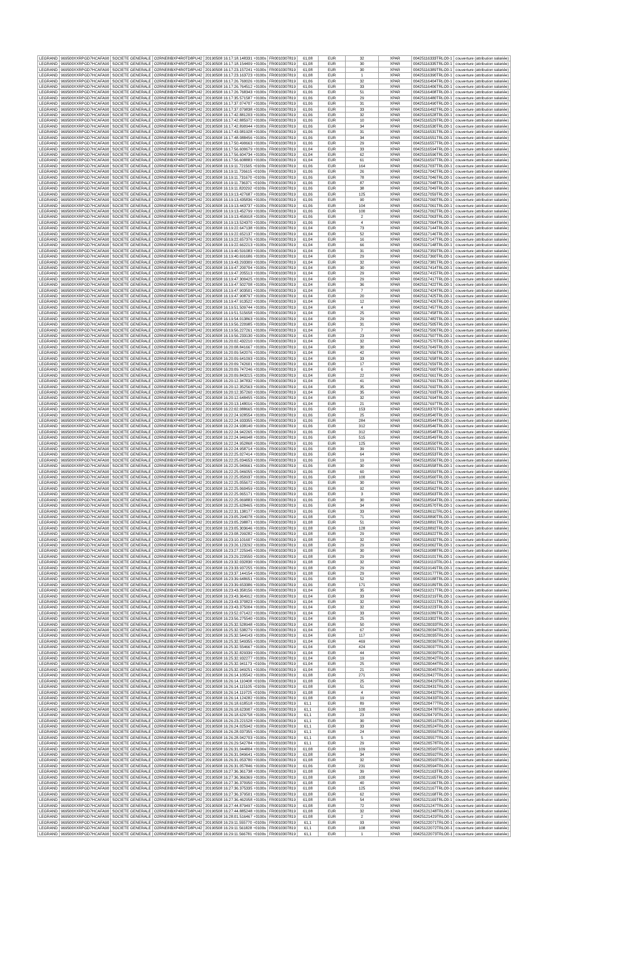| LEGRAND | 969500XXRPGD7HCAFA90 | SOCIETE GENERALE | O2RNE8IBXP4R0TD8PU42 | 20190508 16:17:18.148331 +0100s | FR0010307819 | 61,08 | EUR | 32 | XPAR | 00425116333TRLO0-1 | couverture (attribution salariée) |
| LEGRAND | 969500XXRPGD7HCAFA90 | SOCIETE GENERALE | O2RNE8IBXP4R0TD8PU42 | 20190508 16:17:18.154409 +0100s | FR0010307819 | 61,08 | EUR | 30 | XPAR | 00425116335TRLO0-1 | couverture (attribution salariée) |
| LEGRAND | 969500XXRPGD7HCAFA90 | SOCIETE GENERALE | O2RNE8IBXP4R0TD8PU42 | 20190508 16:17:23.157241 +0100s | FR0010307819 | 61,08 | EUR | 30 | XPAR | 00425116389TRLO0-1 | couverture (attribution salariée) |
| LEGRAND | 969500XXRPGD7HCAFA90 | SOCIETE GENERALE | O2RNE8IBXP4R0TD8PU42 | 20190508 16:17:23.163723 +0100s | FR0010307819 | 61,08 | EUR | 1 | XPAR | 00425116390TRLO0-1 | couverture (attribution salariée) |
| LEGRAND | 969500XXRPGD7HCAFA90 | SOCIETE GENERALE | O2RNE8IBXP4R0TD8PU42 | 20190508 16:17:26.760026 +0100s | FR0010307819 | 61,06 | EUR | 32 | XPAR | 00425116404TRLO0-1 | couverture (attribution salariée) |
| LEGRAND | 969500XXRPGD7HCAFA90 | SOCIETE GENERALE | O2RNE8IBXP4R0TD8PU42 | 20190508 16:17:26.764512 +0100s | FR0010307819 | 61,06 | EUR | 33 | XPAR | 00425116406TRLO0-1 | couverture (attribution salariée) |
| LEGRAND | 969500XXRPGD7HCAFA90 | SOCIETE GENERALE | O2RNE8IBXP4R0TD8PU42 | 20190508 16:17:26.768343 +0100s | FR0010307819 | 61,06 | EUR | 51 | XPAR | 00425116408TRLO0-1 | couverture (attribution salariée) |
| LEGRAND | 969500XXRPGD7HCAFA90 | SOCIETE GENERALE | O2RNE8IBXP4R0TD8PU42 | 20190508 16:17:35.571587 +0100s | FR0010307819 | 61,06 | EUR | 29 | XPAR | 00425116480TRLO0-1 | couverture (attribution salariée) |
| LEGRAND | 969500XXRPGD7HCAFA90 | SOCIETE GENERALE | O2RNE8IBXP4R0TD8PU42 | 20190508 16:17:37.074707 +0100s | FR0010307819 | 61,06 | EUR | 31 | XPAR | 00425116490TRLO0-1 | couverture (attribution salariée) |
| LEGRAND | 969500XXRPGD7HCAFA90 | SOCIETE GENERALE | O2RNE8IBXP4R0TD8PU42 | 20190508 16:17:37.079838 +0100s | FR0010307819 | 61,06 | EUR | 33 | XPAR | 00425116492TRLO0-1 | couverture (attribution salariée) |
| LEGRAND | 969500XXRPGD7HCAFA90 | SOCIETE GENERALE | O2RNE8IBXP4R0TD8PU42 | 20190508 16:17:42.881203 +0100s | FR0010307819 | 61,06 | EUR | 32 | XPAR | 00425116528TRLO0-1 | couverture (attribution salariée) |
| LEGRAND | 969500XXRPGD7HCAFA90 | SOCIETE GENERALE | O2RNE8IBXP4R0TD8PU42 | 20190508 16:17:42.885972 +0100s | FR0010307819 | 61,06 | EUR | 10 | XPAR | 00425116529TRLO0-1 | couverture (attribution salariée) |
| LEGRAND | 969500XXRPGD7HCAFA90 | SOCIETE GENERALE | O2RNE8IBXP4R0TD8PU42 | 20190508 16:17:42.890944 +0100s | FR0010307819 | 61,06 | EUR | 34 | XPAR | 00425116530TRLO0-1 | couverture (attribution salariée) |
| LEGRAND | 969500XXRPGD7HCAFA90 | SOCIETE GENERALE | O2RNE8IBXP4R0TD8PU42 | 20190508 16:17:43.081928 +0100s | FR0010307819 | 61,06 | EUR | 31 | XPAR | 00425116531TRLO0-1 | couverture (attribution salariée) |
| LEGRAND | 969500XXRPGD7HCAFA90 | SOCIETE GENERALE | O2RNE8IBXP4R0TD8PU42 | 20190508 16:17:48.088456 +0100s | FR0010307819 | 61,06 | EUR | 34 | XPAR | 00425116551TRLO0-1 | couverture (attribution salariée) |
| LEGRAND | 969500XXRPGD7HCAFA90 | SOCIETE GENERALE | O2RNE8IBXP4R0TD8PU42 | 20190508 16:17:50.490663 +0100s | FR0010307819 | 61,06 | EUR | 29 | XPAR | 00425116557TRLO0-1 | couverture (attribution salariée) |
| LEGRAND | 969500XXRPGD7HCAFA90 | SOCIETE GENERALE | O2RNE8IBXP4R0TD8PU42 | 20190508 16:17:56.600679 +0100s | FR0010307819 | 61,04 | EUR | 33 | XPAR | 00425116594TRLO0-1 | couverture (attribution salariée) |
| LEGRAND | 969500XXRPGD7HCAFA90 | SOCIETE GENERALE | O2RNE8IBXP4R0TD8PU42 | 20190508 16:17:56.604734 +0100s | FR0010307819 | 61,04 | EUR | 62 | XPAR | 00425116596TRLO0-1 | couverture (attribution salariée) |
| LEGRAND | 969500XXRPGD7HCAFA90 | SOCIETE GENERALE | O2RNE8IBXP4R0TD8PU42 | 20190508 16:17:56.608883 +0100s | FR0010307819 | 61,04 | EUR | 61 | XPAR | 00425116597TRLO0-1 | couverture (attribution salariée) |
| LEGRAND | 969500XXRPGD7HCAFA90 | SOCIETE GENERALE | O2RNE8IBXP4R0TD8PU42 | 20190508 16:19:11.721565 +0100s | FR0010307819 | 61,06 | EUR | 164 | XPAR | 00425117037TRLO0-1 | couverture (attribution salariée) |
| LEGRAND | 969500XXRPGD7HCAFA90 | SOCIETE GENERALE | O2RNE8IBXP4R0TD8PU42 | 20190508 16:19:11.726615 +0100s | FR0010307819 | 61,06 | EUR | 26 | XPAR | 00425117042TRLO0-1 | couverture (attribution salariée) |
| LEGRAND | 969500XXRPGD7HCAFA90 | SOCIETE GENERALE | O2RNE8IBXP4R0TD8PU42 | 20190508 16:19:11.731670 +0100s | FR0010307819 | 61,06 | EUR | 78 | XPAR | 00425117046TRLO0-1 | couverture (attribution salariée) |
| LEGRAND | 969500XXRPGD7HCAFA90 | SOCIETE GENERALE | O2RNE8IBXP4R0TD8PU42 | 20190508 16:19:11.736371 +0100s | FR0010307819 | 61,06 | EUR | 87 | XPAR | 00425117048TRLO0-1 | couverture (attribution salariée) |
| LEGRAND | 969500XXRPGD7HCAFA90 | SOCIETE GENERALE | O2RNE8IBXP4R0TD8PU42 | 20190508 16:19:11.820292 +0100s | FR0010307819 | 61,06 | EUR | 38 | XPAR | 00425117049TRLO0-1 | couverture (attribution salariée) |
| LEGRAND | 969500XXRPGD7HCAFA90 | SOCIETE GENERALE | O2RNE8IBXP4R0TD8PU42 | 20190508 16:19:13.427687 +0100s | FR0010307819 | 61,06 | EUR | 125 | XPAR | 00425117059TRLO0-1 | couverture (attribution salariée) |
| LEGRAND | 969500XXRPGD7HCAFA90 | SOCIETE GENERALE | O2RNE8IBXP4R0TD8PU42 | 20190508 16:19:13.435836 +0100s | FR0010307819 | 61,06 | EUR | 90 | XPAR | 00425117060TRLO0-1 | couverture (attribution salariée) |
| LEGRAND | 969500XXRPGD7HCAFA90 | SOCIETE GENERALE | O2RNE8IBXP4R0TD8PU42 | 20190508 16:19:13.443737 +0100s | FR0010307819 | 61,06 | EUR | 104 | XPAR | 00425117061TRLO0-1 | couverture (attribution salariée) |
| LEGRAND | 969500XXRPGD7HCAFA90 | SOCIETE GENERALE | O2RNE8IBXP4R0TD8PU42 | 20190508 16:19:13.452799 +0100s | FR0010307819 | 61,06 | EUR | 100 | XPAR | 00425117062TRLO0-1 | couverture (attribution salariée) |
| LEGRAND | 969500XXRPGD7HCAFA90 | SOCIETE GENERALE | O2RNE8IBXP4R0TD8PU42 | 20190508 16:19:13.459918 +0100s | FR0010307819 | 61,06 | EUR | 2 | XPAR | 00425117063TRLO0-1 | couverture (attribution salariée) |
| LEGRAND | 969500XXRPGD7HCAFA90 | SOCIETE GENERALE | O2RNE8IBXP4R0TD8PU42 | 20190508 16:19:13.524370 +0100s | FR0010307819 | 61,06 | EUR | 4 | XPAR | 00425117064TRLO0-1 | couverture (attribution salariée) |
| LEGRAND | 969500XXRPGD7HCAFA90 | SOCIETE GENERALE | O2RNE8IBXP4R0TD8PU42 | 20190508 16:19:22.647138 +0100s | FR0010307819 | 61,04 | EUR | 73 | XPAR | 00425117144TRLO0-1 | couverture (attribution salariée) |
| LEGRAND | 969500XXRPGD7HCAFA90 | SOCIETE GENERALE | O2RNE8IBXP4R0TD8PU42 | 20190508 16:19:22.652137 +0100s | FR0010307819 | 61,04 | EUR | 52 | XPAR | 00425117146TRLO0-1 | couverture (attribution salariée) |
| LEGRAND | 969500XXRPGD7HCAFA90 | SOCIETE GENERALE | O2RNE8IBXP4R0TD8PU42 | 20190508 16:19:22.657376 +0100s | FR0010307819 | 61,04 | EUR | 16 | XPAR | 00425117147TRLO0-1 | couverture (attribution salariée) |
| LEGRAND | 969500XXRPGD7HCAFA90 | SOCIETE GENERALE | O2RNE8IBXP4R0TD8PU42 | 20190508 16:19:22.662213 +0100s | FR0010307819 | 61,04 | EUR | 66 | XPAR | 00425117148TRLO0-1 | couverture (attribution salariée) |
| LEGRAND | 969500XXRPGD7HCAFA90 | SOCIETE GENERALE | O2RNE8IBXP4R0TD8PU42 | 20190508 16:19:40.591083 +0100s | FR0010307819 | 61,04 | EUR | 31 | XPAR | 00425117359TRLO0-1 | couverture (attribution salariée) |
| LEGRAND | 969500XXRPGD7HCAFA90 | SOCIETE GENERALE | O2RNE8IBXP4R0TD8PU42 | 20190508 16:19:40.691686 +0100s | FR0010307819 | 61,04 | EUR | 29 | XPAR | 00425117360TRLO0-1 | couverture (attribution salariée) |
| LEGRAND | 969500XXRPGD7HCAFA90 | SOCIETE GENERALE | O2RNE8IBXP4R0TD8PU42 | 20190508 16:19:43.293309 +0100s | FR0010307819 | 61,04 | EUR | 32 | XPAR | 00425117381TRLO0-1 | couverture (attribution salariée) |
| LEGRAND | 969500XXRPGD7HCAFA90 | SOCIETE GENERALE | O2RNE8IBXP4R0TD8PU42 | 20190508 16:19:47.200704 +0100s | FR0010307819 | 61,04 | EUR | 30 | XPAR | 00425117414TRLO0-1 | couverture (attribution salariée) |
| LEGRAND | 969500XXRPGD7HCAFA90 | SOCIETE GENERALE | O2RNE8IBXP4R0TD8PU42 | 20190508 16:19:47.205513 +0100s | FR0010307819 | 61,04 | EUR | 29 | XPAR | 00425117415TRLO0-1 | couverture (attribution salariée) |
| LEGRAND | 969500XXRPGD7HCAFA90 | SOCIETE GENERALE | O2RNE8IBXP4R0TD8PU42 | 20190508 16:19:47.300425 +0100s | FR0010307819 | 61,04 | EUR | 29 | XPAR | 00425117417TRLO0-1 | couverture (attribution salariée) |
| LEGRAND | 969500XXRPGD7HCAFA90 | SOCIETE GENERALE | O2RNE8IBXP4R0TD8PU42 | 20190508 16:19:47.502708 +0100s | FR0010307819 | 61,04 | EUR | 36 | XPAR | 00425117422TRLO0-1 | couverture (attribution salariée) |
| LEGRAND | 969500XXRPGD7HCAFA90 | SOCIETE GENERALE | O2RNE8IBXP4R0TD8PU42 | 20190508 16:19:47.903501 +0100s | FR0010307819 | 61,04 | EUR | 7 | XPAR | 00425117424TRLO0-1 | couverture (attribution salariée) |
| LEGRAND | 969500XXRPGD7HCAFA90 | SOCIETE GENERALE | O2RNE8IBXP4R0TD8PU42 | 20190508 16:19:47.908797 +0100s | FR0010307819 | 61,04 | EUR | 20 | XPAR | 00425117425TRLO0-1 | couverture (attribution salariée) |
| LEGRAND | 969500XXRPGD7HCAFA90 | SOCIETE GENERALE | O2RNE8IBXP4R0TD8PU42 | 20190508 16:19:47.913522 +0100s | FR0010307819 | 61,04 | EUR | 12 | XPAR | 00425117426TRLO0-1 | couverture (attribution salariée) |
| LEGRAND | 969500XXRPGD7HCAFA90 | SOCIETE GENERALE | O2RNE8IBXP4R0TD8PU42 | 20190508 16:19:51.509744 +0100s | FR0010307819 | 61,04 | EUR | 4 | XPAR | 00425117457TRLO0-1 | couverture (attribution salariée) |
| LEGRAND | 969500XXRPGD7HCAFA90 | SOCIETE GENERALE | O2RNE8IBXP4R0TD8PU42 | 20190508 16:19:51.515658 +0100s | FR0010307819 | 61,04 | EUR | 25 | XPAR | 00425117458TRLO0-1 | couverture (attribution salariée) |
| LEGRAND | 969500XXRPGD7HCAFA90 | SOCIETE GENERALE | O2RNE8IBXP4R0TD8PU42 | 20190508 16:19:54.013863 +0100s | FR0010307819 | 61,04 | EUR | 29 | XPAR | 00425117482TRLO0-1 | couverture (attribution salariée) |
| LEGRAND | 969500XXRPGD7HCAFA90 | SOCIETE GENERALE | O2RNE8IBXP4R0TD8PU42 | 20190508 16:19:56.220985 +0100s | FR0010307819 | 61,04 | EUR | 31 | XPAR | 00425117505TRLO0-1 | couverture (attribution salariée) |
| LEGRAND | 969500XXRPGD7HCAFA90 | SOCIETE GENERALE | O2RNE8IBXP4R0TD8PU42 | 20190508 16:19:56.227261 +0100s | FR0010307819 | 61,04 | EUR | 7 | XPAR | 00425117506TRLO0-1 | couverture (attribution salariée) |
| LEGRAND | 969500XXRPGD7HCAFA90 | SOCIETE GENERALE | O2RNE8IBXP4R0TD8PU42 | 20190508 16:19:56.233130 +0100s | FR0010307819 | 61,04 | EUR | 23 | XPAR | 00425117507TRLO0-1 | couverture (attribution salariée) |
| LEGRAND | 969500XXRPGD7HCAFA90 | SOCIETE GENERALE | O2RNE8IBXP4R0TD8PU42 | 20190508 16:20:02.432210 +0100s | FR0010307819 | 61,04 | EUR | 32 | XPAR | 00425117570TRLO0-1 | couverture (attribution salariée) |
| LEGRAND | 969500XXRPGD7HCAFA90 | SOCIETE GENERALE | O2RNE8IBXP4R0TD8PU42 | 20190508 16:20:08.841667 +0100s | FR0010307819 | 61,04 | EUR | 30 | XPAR | 00425117649TRLO0-1 | couverture (attribution salariée) |
| LEGRAND | 969500XXRPGD7HCAFA90 | SOCIETE GENERALE | O2RNE8IBXP4R0TD8PU42 | 20190508 16:20:09.542076 +0100s | FR0010307819 | 61,04 | EUR | 42 | XPAR | 00425117656TRLO0-1 | couverture (attribution salariée) |
| LEGRAND | 969500XXRPGD7HCAFA90 | SOCIETE GENERALE | O2RNE8IBXP4R0TD8PU42 | 20190508 16:20:09.641093 +0100s | FR0010307819 | 61,04 | EUR | 33 | XPAR | 00425117658TRLO0-1 | couverture (attribution salariée) |
| LEGRAND | 969500XXRPGD7HCAFA90 | SOCIETE GENERALE | O2RNE8IBXP4R0TD8PU42 | 20190508 16:20:09.742601 +0100s | FR0010307819 | 61,04 | EUR | 17 | XPAR | 00425117659TRLO0-1 | couverture (attribution salariée) |
| LEGRAND | 969500XXRPGD7HCAFA90 | SOCIETE GENERALE | O2RNE8IBXP4R0TD8PU42 | 20190508 16:20:09.747246 +0100s | FR0010307819 | 61,04 | EUR | 6 | XPAR | 00425117660TRLO0-1 | couverture (attribution salariée) |
| LEGRAND | 969500XXRPGD7HCAFA90 | SOCIETE GENERALE | O2RNE8IBXP4R0TD8PU42 | 20190508 16:20:09.843215 +0100s | FR0010307819 | 61,04 | EUR | 22 | XPAR | 00425117661TRLO0-1 | couverture (attribution salariée) |
| LEGRAND | 969500XXRPGD7HCAFA90 | SOCIETE GENERALE | O2RNE8IBXP4R0TD8PU42 | 20190508 16:20:12.347832 +0100s | FR0010307819 | 61,04 | EUR | 41 | XPAR | 00425117691TRLO0-1 | couverture (attribution salariée) |
| LEGRAND | 969500XXRPGD7HCAFA90 | SOCIETE GENERALE | O2RNE8IBXP4R0TD8PU42 | 20190508 16:20:12.352563 +0100s | FR0010307819 | 61,04 | EUR | 35 | XPAR | 00425117692TRLO0-1 | couverture (attribution salariée) |
| LEGRAND | 969500XXRPGD7HCAFA90 | SOCIETE GENERALE | O2RNE8IBXP4R0TD8PU42 | 20190508 16:20:12.357260 +0100s | FR0010307819 | 61,04 | EUR | 35 | XPAR | 00425117693TRLO0-1 | couverture (attribution salariée) |
| LEGRAND | 969500XXRPGD7HCAFA90 | SOCIETE GENERALE | O2RNE8IBXP4R0TD8PU42 | 20190508 16:20:12.648455 +0100s | FR0010307819 | 61,04 | EUR | 32 | XPAR | 00425117694TRLO0-1 | couverture (attribution salariée) |
| LEGRAND | 969500XXRPGD7HCAFA90 | SOCIETE GENERALE | O2RNE8IBXP4R0TD8PU42 | 20190508 16:20:13.148016 +0100s | FR0010307819 | 61,04 | EUR | 21 | XPAR | 00425117697TRLO0-1 | couverture (attribution salariée) |
| LEGRAND | 969500XXRPGD7HCAFA90 | SOCIETE GENERALE | O2RNE8IBXP4R0TD8PU42 | 20190508 16:22:02.088665 +0100s | FR0010307819 | 61,06 | EUR | 153 | XPAR | 00425118370TRLO0-1 | couverture (attribution salariée) |
| LEGRAND | 969500XXRPGD7HCAFA90 | SOCIETE GENERALE | O2RNE8IBXP4R0TD8PU42 | 20190508 16:22:24.928554 +0100s | FR0010307819 | 61,06 | EUR | 25 | XPAR | 00425118540TRLO0-1 | couverture (attribution salariée) |
| LEGRAND | 969500XXRPGD7HCAFA90 | SOCIETE GENERALE | O2RNE8IBXP4R0TD8PU42 | 20190508 16:22:24.933355 +0100s | FR0010307819 | 61,06 | EUR | 284 | XPAR | 00425118544TRLO0-1 | couverture (attribution salariée) |
| LEGRAND | 969500XXRPGD7HCAFA90 | SOCIETE GENERALE | O2RNE8IBXP4R0TD8PU42 | 20190508 16:22:24.938140 +0100s | FR0010307819 | 61,06 | EUR | 312 | XPAR | 00425118546TRLO0-1 | couverture (attribution salariée) |
| LEGRAND | 969500XXRPGD7HCAFA90 | SOCIETE GENERALE | O2RNE8IBXP4R0TD8PU42 | 20190508 16:22:24.942265 +0100s | FR0010307819 | 61,06 | EUR | 312 | XPAR | 00425118548TRLO0-1 | couverture (attribution salariée) |
| LEGRAND | 969500XXRPGD7HCAFA90 | SOCIETE GENERALE | O2RNE8IBXP4R0TD8PU42 | 20190508 16:22:24.946948 +0100s | FR0010307819 | 61,06 | EUR | 515 | XPAR | 00425118549TRLO0-1 | couverture (attribution salariée) |
| LEGRAND | 969500XXRPGD7HCAFA90 | SOCIETE GENERALE | O2RNE8IBXP4R0TD8PU42 | 20190508 16:22:24.952868 +0100s | FR0010307819 | 61,06 | EUR | 125 | XPAR | 00425118550TRLO0-1 | couverture (attribution salariée) |
| LEGRAND | 969500XXRPGD7HCAFA90 | SOCIETE GENERALE | O2RNE8IBXP4R0TD8PU42 | 20190508 16:22:24.958714 +0100s | FR0010307819 | 61,06 | EUR | 39 | XPAR | 00425118551TRLO0-1 | couverture (attribution salariée) |
| LEGRAND | 969500XXRPGD7HCAFA90 | SOCIETE GENERALE | O2RNE8IBXP4R0TD8PU42 | 20190508 16:22:25.027414 +0100s | FR0010307819 | 61,06 | EUR | 64 | XPAR | 00425118553TRLO0-1 | couverture (attribution salariée) |
| LEGRAND | 969500XXRPGD7HCAFA90 | SOCIETE GENERALE | O2RNE8IBXP4R0TD8PU42 | 20190508 16:22:25.034653 +0100s | FR0010307819 | 61,06 | EUR | 19 | XPAR | 00425118556TRLO0-1 | couverture (attribution salariée) |
| LEGRAND | 969500XXRPGD7HCAFA90 | SOCIETE GENERALE | O2RNE8IBXP4R0TD8PU42 | 20190508 16:22:25.040661 +0100s | FR0010307819 | 61,06 | EUR | 30 | XPAR | 00425118558TRLO0-1 | couverture (attribution salariée) |
| LEGRAND | 969500XXRPGD7HCAFA90 | SOCIETE GENERALE | O2RNE8IBXP4R0TD8PU42 | 20190508 16:22:25.046055 +0100s | FR0010307819 | 61,06 | EUR | 60 | XPAR | 00425118559TRLO0-1 | couverture (attribution salariée) |
| LEGRAND | 969500XXRPGD7HCAFA90 | SOCIETE GENERALE | O2RNE8IBXP4R0TD8PU42 | 20190508 16:22:25.050937 +0100s | FR0010307819 | 61,06 | EUR | 100 | XPAR | 00425118560TRLO0-1 | couverture (attribution salariée) |
| LEGRAND | 969500XXRPGD7HCAFA90 | SOCIETE GENERALE | O2RNE8IBXP4R0TD8PU42 | 20190508 16:22:25.055672 +0100s | FR0010307819 | 61,06 | EUR | 30 | XPAR | 00425118561TRLO0-1 | couverture (attribution salariée) |
| LEGRAND | 969500XXRPGD7HCAFA90 | SOCIETE GENERALE | O2RNE8IBXP4R0TD8PU42 | 20190508 16:22:25.060459 +0100s | FR0010307819 | 61,06 | EUR | 92 | XPAR | 00425118562TRLO0-1 | couverture (attribution salariée) |
| LEGRAND | 969500XXRPGD7HCAFA90 | SOCIETE GENERALE | O2RNE8IBXP4R0TD8PU42 | 20190508 16:22:25.065171 +0100s | FR0010307819 | 61,06 | EUR | 3 | XPAR | 00425118563TRLO0-1 | couverture (attribution salariée) |
| LEGRAND | 969500XXRPGD7HCAFA90 | SOCIETE GENERALE | O2RNE8IBXP4R0TD8PU42 | 20190508 16:22:25.069883 +0100s | FR0010307819 | 61,06 | EUR | 30 | XPAR | 00425118564TRLO0-1 | couverture (attribution salariée) |
| LEGRAND | 969500XXRPGD7HCAFA90 | SOCIETE GENERALE | O2RNE8IBXP4R0TD8PU42 | 20190508 16:22:25.628465 +0100s | FR0010307819 | 61,06 | EUR | 34 | XPAR | 00425118570TRLO0-1 | couverture (attribution salariée) |
| LEGRAND | 969500XXRPGD7HCAFA90 | SOCIETE GENERALE | O2RNE8IBXP4R0TD8PU42 | 20190508 16:22:31.138177 +0100s | FR0010307819 | 61,06 | EUR | 33 | XPAR | 00425118611TRLO0-1 | couverture (attribution salariée) |
| LEGRAND | 969500XXRPGD7HCAFA90 | SOCIETE GENERALE | O2RNE8IBXP4R0TD8PU42 | 20190508 16:23:05.294078 +0100s | FR0010307819 | 61,08 | EUR | 71 | XPAR | 00425118890TRLO0-1 | couverture (attribution salariée) |
| LEGRAND | 969500XXRPGD7HCAFA90 | SOCIETE GENERALE | O2RNE8IBXP4R0TD8PU42 | 20190508 16:23:05.298871 +0100s | FR0010307819 | 61,08 | EUR | 51 | XPAR | 00425118891TRLO0-1 | couverture (attribution salariée) |
| LEGRAND | 969500XXRPGD7HCAFA90 | SOCIETE GENERALE | O2RNE8IBXP4R0TD8PU42 | 20190508 16:23:05.303646 +0100s | FR0010307819 | 61,08 | EUR | 128 | XPAR | 00425118892TRLO0-1 | couverture (attribution salariée) |
| LEGRAND | 969500XXRPGD7HCAFA90 | SOCIETE GENERALE | O2RNE8IBXP4R0TD8PU42 | 20190508 16:23:08.299282 +0100s | FR0010307819 | 61,08 | EUR | 29 | XPAR | 00425118922TRLO0-1 | couverture (attribution salariée) |
| LEGRAND | 969500XXRPGD7HCAFA90 | SOCIETE GENERALE | O2RNE8IBXP4R0TD8PU42 | 20190508 16:23:10.101607 +0100s | FR0010307819 | 61,08 | EUR | 32 | XPAR | 00425118932TRLO0-1 | couverture (attribution salariée) |
| LEGRAND | 969500XXRPGD7HCAFA90 | SOCIETE GENERALE | O2RNE8IBXP4R0TD8PU42 | 20190508 16:23:26.123292 +0100s | FR0010307819 | 61,08 | EUR | 29 | XPAR | 00425119062TRLO0-1 | couverture (attribution salariée) |
| LEGRAND | 969500XXRPGD7HCAFA90 | SOCIETE GENERALE | O2RNE8IBXP4R0TD8PU42 | 20190508 16:23:27.225945 +0100s | FR0010307819 | 61,08 | EUR | 30 | XPAR | 00425119088TRLO0-1 | couverture (attribution salariée) |
| LEGRAND | 969500XXRPGD7HCAFA90 | SOCIETE GENERALE | O2RNE8IBXP4R0TD8PU42 | 20190508 16:23:29.229550 +0100s | FR0010307819 | 61,08 | EUR | 29 | XPAR | 00425119101TRLO0-1 | couverture (attribution salariée) |
| LEGRAND | 969500XXRPGD7HCAFA90 | SOCIETE GENERALE | O2RNE8IBXP4R0TD8PU42 | 20190508 16:23:32.032830 +0100s | FR0010307819 | 61,08 | EUR | 32 | XPAR | 00425119119TRLO0-1 | couverture (attribution salariée) |
| LEGRAND | 969500XXRPGD7HCAFA90 | SOCIETE GENERALE | O2RNE8IBXP4R0TD8PU42 | 20190508 16:23:33.937255 +0100s | FR0010307819 | 61,08 | EUR | 29 | XPAR | 00425119149TRLO0-1 | couverture (attribution salariée) |
| LEGRAND | 969500XXRPGD7HCAFA90 | SOCIETE GENERALE | O2RNE8IBXP4R0TD8PU42 | 20190508 16:23:37.144154 +0100s | FR0010307819 | 61,08 | EUR | 29 | XPAR | 00425119177TRLO0-1 | couverture (attribution salariée) |
| LEGRAND | 969500XXRPGD7HCAFA90 | SOCIETE GENERALE | O2RNE8IBXP4R0TD8PU42 | 20190508 16:23:39.648651 +0100s | FR0010307819 | 61,06 | EUR | 52 | XPAR | 00425119188TRLO0-1 | couverture (attribution salariée) |
| LEGRAND | 969500XXRPGD7HCAFA90 | SOCIETE GENERALE | O2RNE8IBXP4R0TD8PU42 | 20190508 16:23:39.653386 +0100s | FR0010307819 | 61,06 | EUR | 171 | XPAR | 00425119189TRLO0-1 | couverture (attribution salariée) |
| LEGRAND | 969500XXRPGD7HCAFA90 | SOCIETE GENERALE | O2RNE8IBXP4R0TD8PU42 | 20190508 16:23:43.358156 +0100s | FR0010307819 | 61,04 | EUR | 35 | XPAR | 00425119217TRLO0-1 | couverture (attribution salariée) |
| LEGRAND | 969500XXRPGD7HCAFA90 | SOCIETE GENERALE | O2RNE8IBXP4R0TD8PU42 | 20190508 16:23:43.364912 +0100s | FR0010307819 | 61,04 | EUR | 33 | XPAR | 00425119219TRLO0-1 | couverture (attribution salariée) |
| LEGRAND | 969500XXRPGD7HCAFA90 | SOCIETE GENERALE | O2RNE8IBXP4R0TD8PU42 | 20190508 16:23:43.370823 +0100s | FR0010307819 | 61,04 | EUR | 32 | XPAR | 00425119221TRLO0-1 | couverture (attribution salariée) |
| LEGRAND | 969500XXRPGD7HCAFA90 | SOCIETE GENERALE | O2RNE8IBXP4R0TD8PU42 | 20190508 16:23:43.375004 +0100s | FR0010307819 | 61,04 | EUR | 32 | XPAR | 00425119223TRLO0-1 | couverture (attribution salariée) |
| LEGRAND | 969500XXRPGD7HCAFA90 | SOCIETE GENERALE | O2RNE8IBXP4R0TD8PU42 | 20190508 16:23:52.071422 +0100s | FR0010307819 | 61,04 | EUR | 33 | XPAR | 00425119289TRLO0-1 | couverture (attribution salariée) |
| LEGRAND | 969500XXRPGD7HCAFA90 | SOCIETE GENERALE | O2RNE8IBXP4R0TD8PU42 | 20190508 16:23:56.275540 +0100s | FR0010307819 | 61,04 | EUR | 25 | XPAR | 00425119302TRLO0-1 | couverture (attribution salariée) |
| LEGRAND | 969500XXRPGD7HCAFA90 | SOCIETE GENERALE | O2RNE8IBXP4R0TD8PU42 | 20190508 16:25:32.528948 +0100s | FR0010307819 | 61,04 | EUR | 50 | XPAR | 00425120033TRLO0-1 | couverture (attribution salariée) |
| LEGRAND | 969500XXRPGD7HCAFA90 | SOCIETE GENERALE | O2RNE8IBXP4R0TD8PU42 | 20190508 16:25:32.538279 +0100s | FR0010307819 | 61,04 | EUR | 67 | XPAR | 00425120034TRLO0-1 | couverture (attribution salariée) |
| LEGRAND | 969500XXRPGD7HCAFA90 | SOCIETE GENERALE | O2RNE8IBXP4R0TD8PU42 | 20190508 16:25:32.544143 +0100s | FR0010307819 | 61,04 | EUR | 117 | XPAR | 00425120035TRLO0-1 | couverture (attribution salariée) |
| LEGRAND | 969500XXRPGD7HCAFA90 | SOCIETE GENERALE | O2RNE8IBXP4R0TD8PU42 | 20190508 16:25:32.549355 +0100s | FR0010307819 | 61,04 | EUR | 469 | XPAR | 00425120036TRLO0-1 | couverture (attribution salariée) |
| LEGRAND | 969500XXRPGD7HCAFA90 | SOCIETE GENERALE | O2RNE8IBXP4R0TD8PU42 | 20190508 16:25:32.554667 +0100s | FR0010307819 | 61,04 | EUR | 424 | XPAR | 00425120037TRLO0-1 | couverture (attribution salariée) |
| LEGRAND | 969500XXRPGD7HCAFA90 | SOCIETE GENERALE | O2RNE8IBXP4R0TD8PU42 | 20190508 16:25:32.829339 +0100s | FR0010307819 | 61,04 | EUR | 44 | XPAR | 00425120039TRLO0-1 | couverture (attribution salariée) |
| LEGRAND | 969500XXRPGD7HCAFA90 | SOCIETE GENERALE | O2RNE8IBXP4R0TD8PU42 | 20190508 16:25:32.932277 +0100s | FR0010307819 | 61,04 | EUR | 19 | XPAR | 00425120042TRLO0-1 | couverture (attribution salariée) |
| LEGRAND | 969500XXRPGD7HCAFA90 | SOCIETE GENERALE | O2RNE8IBXP4R0TD8PU42 | 20190508 16:25:32.941173 +0100s | FR0010307819 | 61,04 | EUR | 25 | XPAR | 00425120044TRLO0-1 | couverture (attribution salariée) |
| LEGRAND | 969500XXRPGD7HCAFA90 | SOCIETE GENERALE | O2RNE8IBXP4R0TD8PU42 | 20190508 16:25:32.949251 +0100s | FR0010307819 | 61,04 | EUR | 21 | XPAR | 00425120045TRLO0-1 | couverture (attribution salariée) |
| LEGRAND | 969500XXRPGD7HCAFA90 | SOCIETE GENERALE | O2RNE8IBXP4R0TD8PU42 | 20190508 16:26:14.105542 +0100s | FR0010307819 | 61,08 | EUR | 271 | XPAR | 00425120427TRLO0-1 | couverture (attribution salariée) |
| LEGRAND | 969500XXRPGD7HCAFA90 | SOCIETE GENERALE | O2RNE8IBXP4R0TD8PU42 | 20190508 16:26:14.110408 +0100s | FR0010307819 | 61,08 | EUR | 25 | XPAR | 00425120429TRLO0-1 | couverture (attribution salariée) |
| LEGRAND | 969500XXRPGD7HCAFA90 | SOCIETE GENERALE | O2RNE8IBXP4R0TD8PU42 | 20190508 16:26:14.115105 +0100s | FR0010307819 | 61,08 | EUR | 51 | XPAR | 00425120431TRLO0-1 | couverture (attribution salariée) |
| LEGRAND | 969500XXRPGD7HCAFA90 | SOCIETE GENERALE | O2RNE8IBXP4R0TD8PU42 | 20190508 16:26:14.119725 +0100s | FR0010307819 | 61,08 | EUR | 4 | XPAR | 00425120432TRLO0-1 | couverture (attribution salariée) |
| LEGRAND | 969500XXRPGD7HCAFA90 | SOCIETE GENERALE | O2RNE8IBXP4R0TD8PU42 | 20190508 16:26:14.124282 +0100s | FR0010307819 | 61,08 | EUR | 19 | XPAR | 00425120433TRLO0-1 | couverture (attribution salariée) |
| LEGRAND | 969500XXRPGD7HCAFA90 | SOCIETE GENERALE | O2RNE8IBXP4R0TD8PU42 | 20190508 16:26:18.618518 +0100s | FR0010307819 | 61,1 | EUR | 89 | XPAR | 00425120477TRLO0-1 | couverture (attribution salariée) |
| LEGRAND | 969500XXRPGD7HCAFA90 | SOCIETE GENERALE | O2RNE8IBXP4R0TD8PU42 | 20190508 16:26:18.623907 +0100s | FR0010307819 | 61,1 | EUR | 100 | XPAR | 00425120478TRLO0-1 | couverture (attribution salariée) |
| LEGRAND | 969500XXRPGD7HCAFA90 | SOCIETE GENERALE | O2RNE8IBXP4R0TD8PU42 | 20190508 16:26:18.629758 +0100s | FR0010307819 | 61,1 | EUR | 23 | XPAR | 00425120479TRLO0-1 | couverture (attribution salariée) |
| LEGRAND | 969500XXRPGD7HCAFA90 | SOCIETE GENERALE | O2RNE8IBXP4R0TD8PU42 | 20190508 16:26:23.221528 +0100s | FR0010307819 | 61,1 | EUR | 30 | XPAR | 00425120516TRLO0-1 | couverture (attribution salariée) |
| LEGRAND | 969500XXRPGD7HCAFA90 | SOCIETE GENERALE | O2RNE8IBXP4R0TD8PU42 | 20190508 16:26:24.025942 +0100s | FR0010307819 | 61,1 | EUR | 33 | XPAR | 00425120524TRLO0-1 | couverture (attribution salariée) |
| LEGRAND | 969500XXRPGD7HCAFA90 | SOCIETE GENERALE | O2RNE8IBXP4R0TD8PU42 | 20190508 16:26:28.037355 +0100s | FR0010307819 | 61,1 | EUR | 24 | XPAR | 00425120556TRLO0-1 | couverture (attribution salariée) |
| LEGRAND | 969500XXRPGD7HCAFA90 | SOCIETE GENERALE | O2RNE8IBXP4R0TD8PU42 | 20190508 16:26:28.042703 +0100s | FR0010307819 | 61,1 | EUR | 5 | XPAR | 00425120557TRLO0-1 | couverture (attribution salariée) |
| LEGRAND | 969500XXRPGD7HCAFA90 | SOCIETE GENERALE | O2RNE8IBXP4R0TD8PU42 | 20190508 16:26:29.542784 +0100s | FR0010307819 | 61,1 | EUR | 29 | XPAR | 00425120578TRLO0-1 | couverture (attribution salariée) |
| LEGRAND | 969500XXRPGD7HCAFA90 | SOCIETE GENERALE | O2RNE8IBXP4R0TD8PU42 | 20190508 16:26:31.044804 +0100s | FR0010307819 | 61,08 | EUR | 109 | XPAR | 00425120590TRLO0-1 | couverture (attribution salariée) |
| LEGRAND | 969500XXRPGD7HCAFA90 | SOCIETE GENERALE | O2RNE8IBXP4R0TD8PU42 | 20190508 16:26:31.049641 +0100s | FR0010307819 | 61,08 | EUR | 34 | XPAR | 00425120592TRLO0-1 | couverture (attribution salariée) |
| LEGRAND | 969500XXRPGD7HCAFA90 | SOCIETE GENERALE | O2RNE8IBXP4R0TD8PU42 | 20190508 16:26:31.053780 +0100s | FR0010307819 | 61,08 | EUR | 32 | XPAR | 00425120593TRLO0-1 | couverture (attribution salariée) |
| LEGRAND | 969500XXRPGD7HCAFA90 | SOCIETE GENERALE | O2RNE8IBXP4R0TD8PU42 | 20190508 16:26:31.057846 +0100s | FR0010307819 | 61,06 | EUR | 231 | XPAR | 00425120594TRLO0-1 | couverture (attribution salariée) |
| LEGRAND | 969500XXRPGD7HCAFA90 | SOCIETE GENERALE | O2RNE8IBXP4R0TD8PU42 | 20190508 16:27:36.361738 +0100s | FR0010307819 | 61,08 | EUR | 39 | XPAR | 00425121163TRLO0-1 | couverture (attribution salariée) |
| LEGRAND | 969500XXRPGD7HCAFA90 | SOCIETE GENERALE | O2RNE8IBXP4R0TD8PU42 | 20190508 16:27:36.366369 +0100s | FR0010307819 | 61,08 | EUR | 100 | XPAR | 00425121165TRLO0-1 | couverture (attribution salariée) |
| LEGRAND | 969500XXRPGD7HCAFA90 | SOCIETE GENERALE | O2RNE8IBXP4R0TD8PU42 | 20190508 16:27:36.370950 +0100s | FR0010307819 | 61,08 | EUR | 40 | XPAR | 00425121166TRLO0-1 | couverture (attribution salariée) |
| LEGRAND | 969500XXRPGD7HCAFA90 | SOCIETE GENERALE | O2RNE8IBXP4R0TD8PU42 | 20190508 16:27:36.375335 +0100s | FR0010307819 | 61,08 | EUR | 125 | XPAR | 00425121167TRLO0-1 | couverture (attribution salariée) |
| LEGRAND | 969500XXRPGD7HCAFA90 | SOCIETE GENERALE | O2RNE8IBXP4R0TD8PU42 | 20190508 16:27:36.379501 +0100s | FR0010307819 | 61,08 | EUR | 62 | XPAR | 00425121168TRLO0-1 | couverture (attribution salariée) |
| LEGRAND | 969500XXRPGD7HCAFA90 | SOCIETE GENERALE | O2RNE8IBXP4R0TD8PU42 | 20190508 16:27:36.462958 +0100s | FR0010307819 | 61,08 | EUR | 54 | XPAR | 00425121169TRLO0-1 | couverture (attribution salariée) |
| LEGRAND | 969500XXRPGD7HCAFA90 | SOCIETE GENERALE | O2RNE8IBXP4R0TD8PU42 | 20190508 16:27:44.879497 +0100s | FR0010307819 | 61,08 | EUR | 72 | XPAR | 00425121247TRLO0-1 | couverture (attribution salariée) |
| LEGRAND | 969500XXRPGD7HCAFA90 | SOCIETE GENERALE | O2RNE8IBXP4R0TD8PU42 | 20190508 16:27:44.885248 +0100s | FR0010307819 | 61,08 | EUR | 32 | XPAR | 00425121248TRLO0-1 | couverture (attribution salariée) |
| LEGRAND | 969500XXRPGD7HCAFA90 | SOCIETE GENERALE | O2RNE8IBXP4R0TD8PU42 | 20190508 16:28:01.516467 +0100s | FR0010307819 | 61,08 | EUR | 2 | XPAR | 00425121429TRLO0-1 | couverture (attribution salariée) |
| LEGRAND | 969500XXRPGD7HCAFA90 | SOCIETE GENERALE | O2RNE8IBXP4R0TD8PU42 | 20190508 16:29:11.555770 +0100s | FR0010307819 | 61,1 | EUR | 93 | XPAR | 00425122071TRLO0-1 | couverture (attribution salariée) |
| LEGRAND | 969500XXRPGD7HCAFA90 | SOCIETE GENERALE | O2RNE8IBXP4R0TD8PU42 | 20190508 16:29:11.561828 +0100s | FR0010307819 | 61,1 | EUR | 108 | XPAR | 00425122072TRLO0-1 | couverture (attribution salariée) |
| LEGRAND | 969500XXRPGD7HCAFA90 | SOCIETE GENERALE | O2RNE8IBXP4R0TD8PU42 | 20190508 16:29:11.566781 +0100s | FR0010307819 | 61,1 | EUR | 1 | XPAR | 00425122073TRLO0-1 | couverture (attribution salariée) |